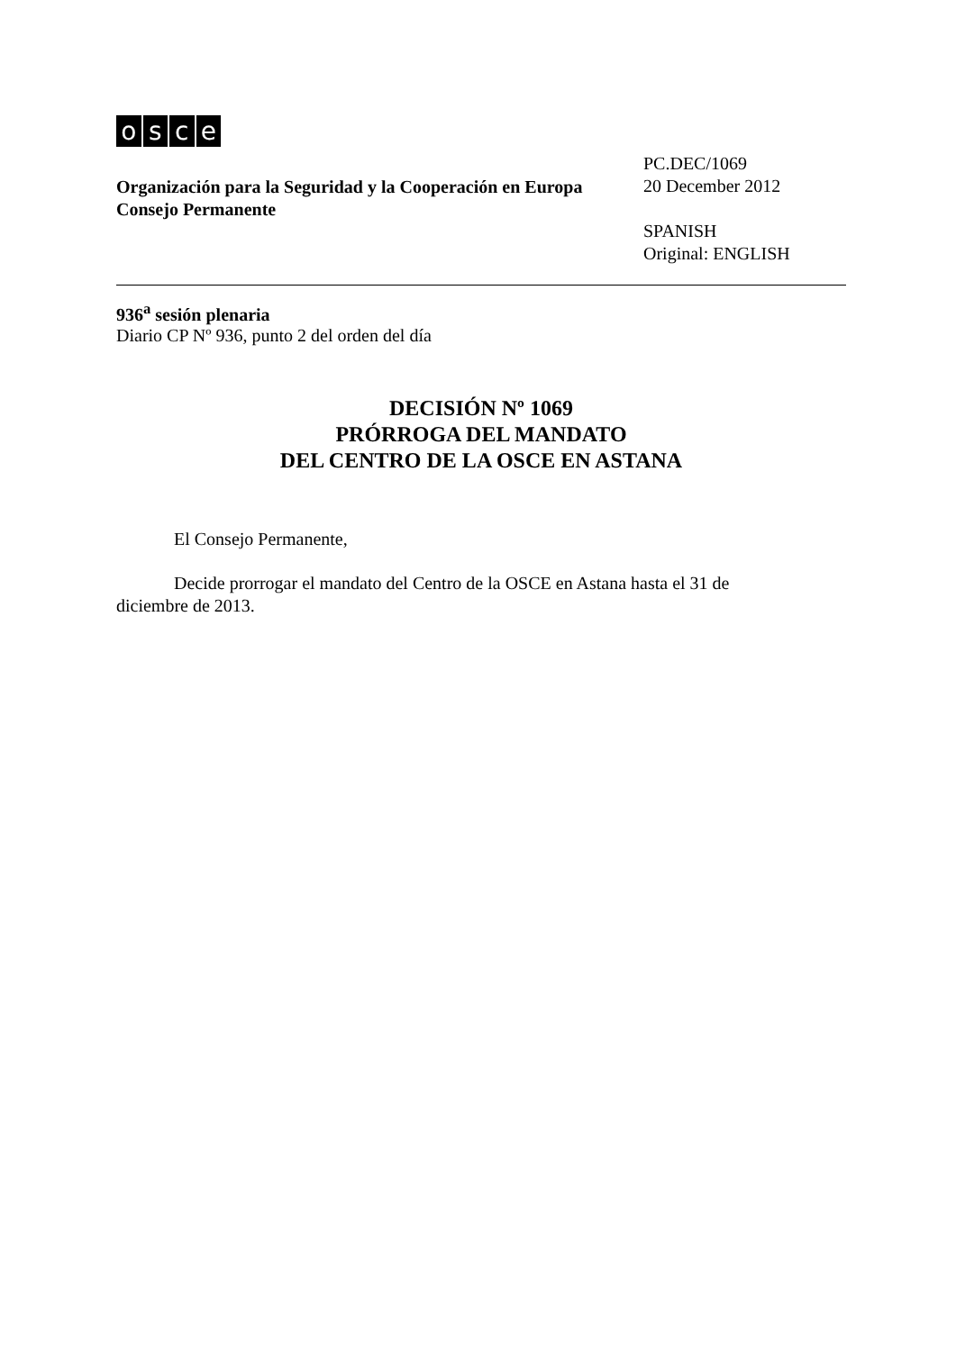osce
Organización para la Seguridad y la Cooperación en Europa
Consejo Permanente
PC.DEC/1069
20 December 2012
SPANISH
Original: ENGLISH
936<sup>a</sup> sesión plenaria
Diario CP Nº 936, punto 2 del orden del día
DECISIÓN Nº 1069
PRÓRROGA DEL MANDATO
DEL CENTRO DE LA OSCE EN ASTANA
El Consejo Permanente,
Decide prorrogar el mandato del Centro de la OSCE en Astana hasta el 31 de diciembre de 2013.